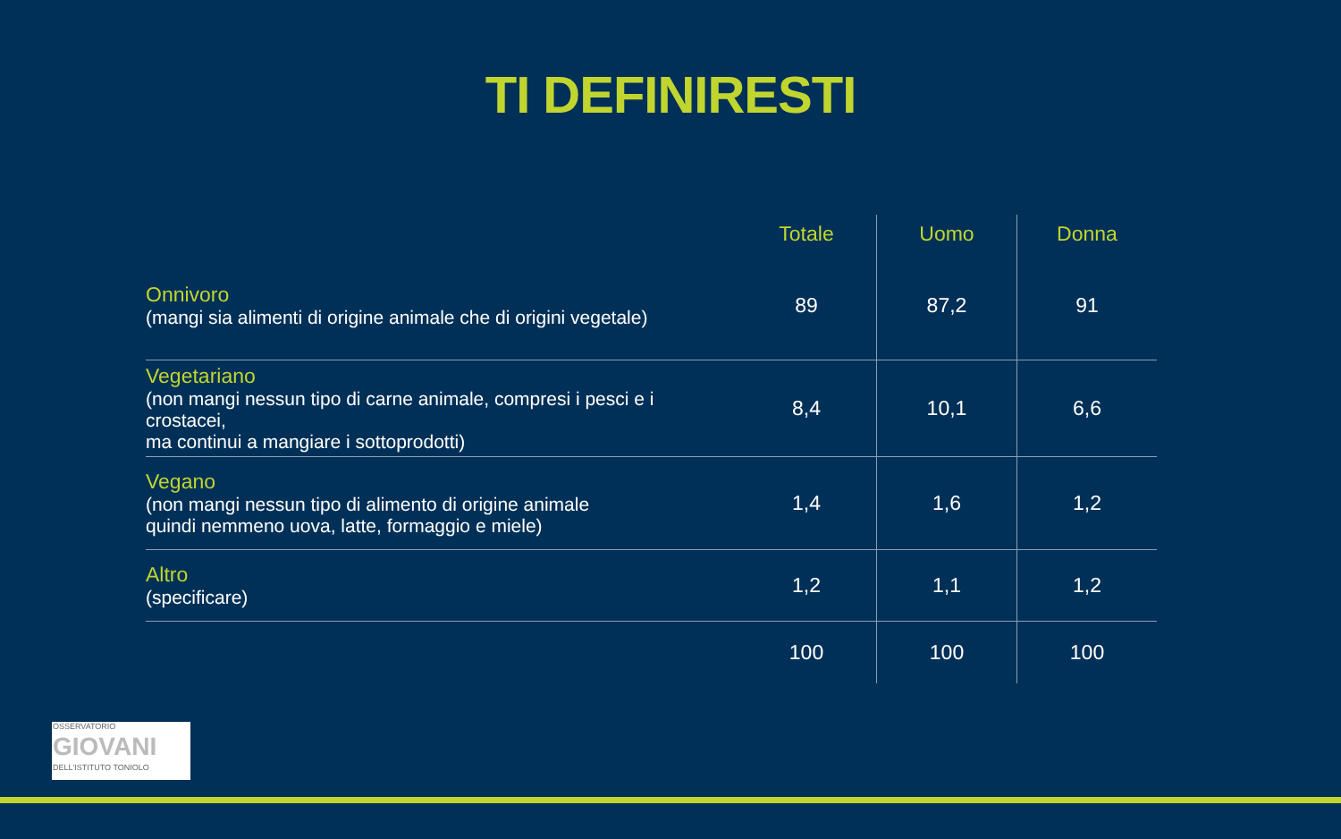TI DEFINIRESTI
| | Totale | Uomo | Donna |
| --- | --- | --- | --- |
| Onnivoro (mangi sia alimenti di origine animale che di origini vegetale) | 89 | 87,2 | 91 |
| Vegetariano (non mangi nessun tipo di carne animale, compresi i pesci e i crostacei, ma continui a mangiare i sottoprodotti) | 8,4 | 10,1 | 6,6 |
| Vegano (non mangi nessun tipo di alimento di origine animale quindi nemmeno uova, latte, formaggio e miele) | 1,4 | 1,6 | 1,2 |
| Altro (specificare) | 1,2 | 1,1 | 1,2 |
| | 100 | 100 | 100 |
OSSERVATORIO
GIOVANI
DELL'ISTITUTO TONIOLO